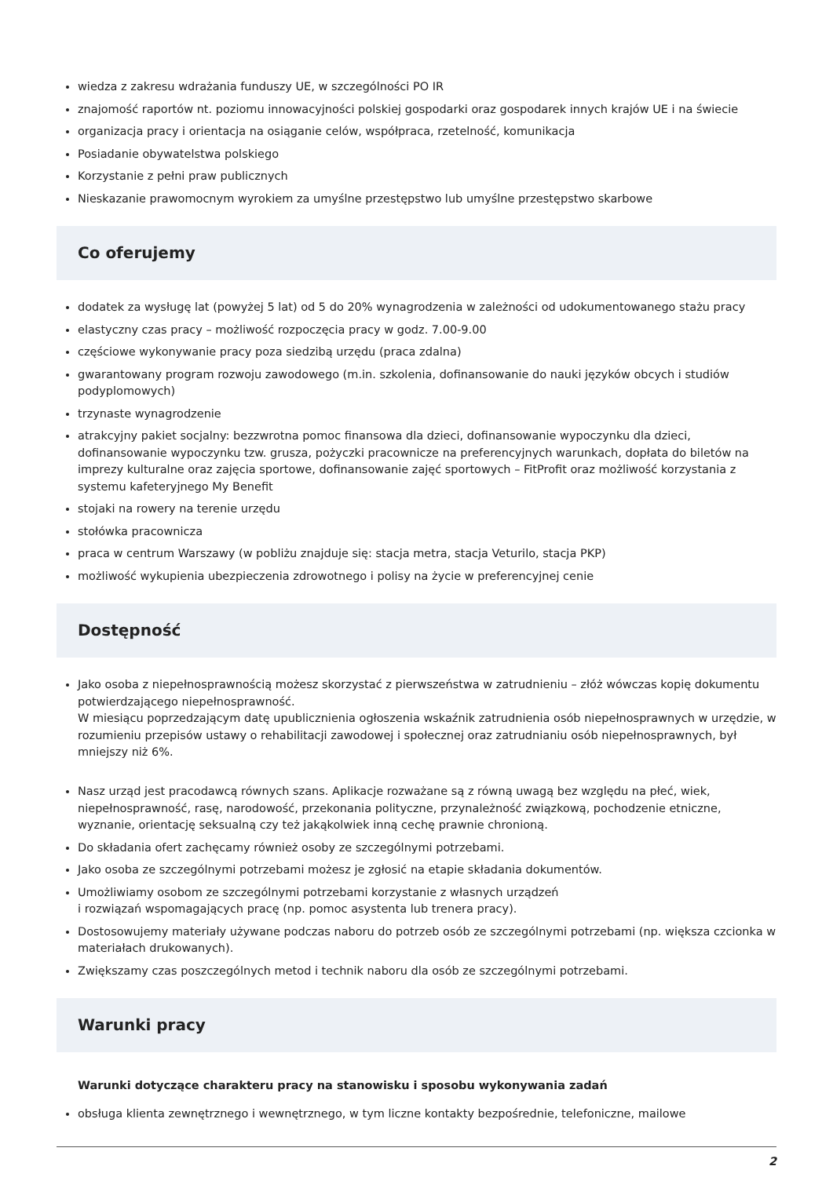wiedza z zakresu wdrażania funduszy UE, w szczególności PO IR
znajomość raportów nt. poziomu innowacyjności polskiej gospodarki oraz gospodarek innych krajów UE i na świecie
organizacja pracy i orientacja na osiąganie celów, współpraca, rzetelność, komunikacja
Posiadanie obywatelstwa polskiego
Korzystanie z pełni praw publicznych
Nieskazanie prawomocnym wyrokiem za umyślne przestępstwo lub umyślne przestępstwo skarbowe
Co oferujemy
dodatek za wysługę lat (powyżej 5 lat) od 5 do 20% wynagrodzenia w zależności od udokumentowanego stażu pracy
elastyczny czas pracy – możliwość rozpoczęcia pracy w godz. 7.00-9.00
częściowe wykonywanie pracy poza siedzibą urzędu (praca zdalna)
gwarantowany program rozwoju zawodowego (m.in. szkolenia, dofinansowanie do nauki języków obcych i studiów podyplomowych)
trzynaste wynagrodzenie
atrakcyjny pakiet socjalny: bezzwrotna pomoc finansowa dla dzieci, dofinansowanie wypoczynku dla dzieci, dofinansowanie wypoczynku tzw. grusza, pożyczki pracownicze na preferencyjnych warunkach, dopłata do biletów na imprezy kulturalne oraz zajęcia sportowe, dofinansowanie zajęć sportowych – FitProfit oraz możliwość korzystania z systemu kafeteryjnego My Benefit
stojaki na rowery na terenie urzędu
stołówka pracownicza
praca w centrum Warszawy (w pobliżu znajduje się: stacja metra, stacja Veturilo, stacja PKP)
możliwość wykupienia ubezpieczenia zdrowotnego i polisy na życie w preferencyjnej cenie
Dostępność
Jako osoba z niepełnosprawnością możesz skorzystać z pierwszeństwa w zatrudnieniu – złóż wówczas kopię dokumentu potwierdzającego niepełnosprawność.
W miesiącu poprzedzającym datę upublicznienia ogłoszenia wskaźnik zatrudnienia osób niepełnosprawnych w urzędzie, w rozumieniu przepisów ustawy o rehabilitacji zawodowej i społecznej oraz zatrudnianiu osób niepełnosprawnych, był mniejszy niż 6%.
Nasz urząd jest pracodawcą równych szans. Aplikacje rozważane są z równą uwagą bez względu na płeć, wiek, niepełnosprawność, rasę, narodowość, przekonania polityczne, przynależność związkową, pochodzenie etniczne, wyznanie, orientację seksualną czy też jakąkolwiek inną cechę prawnie chronioną.
Do składania ofert zachęcamy również osoby ze szczególnymi potrzebami.
Jako osoba ze szczególnymi potrzebami możesz je zgłosić na etapie składania dokumentów.
Umożliwiamy osobom ze szczególnymi potrzebami korzystanie z własnych urządzeń
i rozwiązań wspomagających pracę (np. pomoc asystenta lub trenera pracy).
Dostosowujemy materiały używane podczas naboru do potrzeb osób ze szczególnymi potrzebami (np. większa czcionka w materiałach drukowanych).
Zwiększamy czas poszczególnych metod i technik naboru dla osób ze szczególnymi potrzebami.
Warunki pracy
Warunki dotyczące charakteru pracy na stanowisku i sposobu wykonywania zadań
obsługa klienta zewnętrznego i wewnętrznego, w tym liczne kontakty bezpośrednie, telefoniczne, mailowe
2